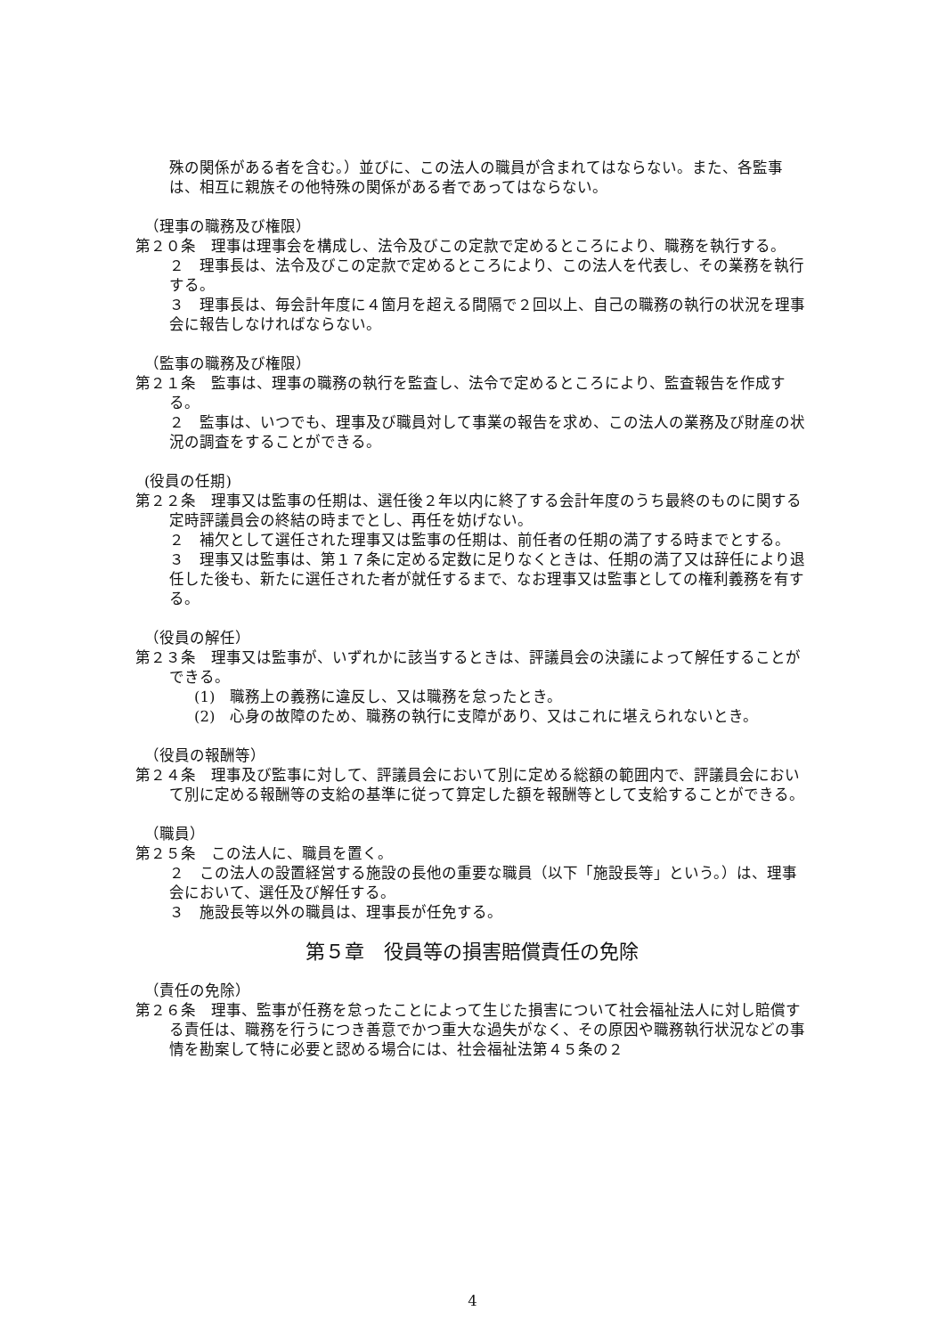殊の関係がある者を含む。）並びに、この法人の職員が含まれてはならない。また、各監事は、相互に親族その他特殊の関係がある者であってはならない。
（理事の職務及び権限）
第２０条　理事は理事会を構成し、法令及びこの定款で定めるところにより、職務を執行する。
２　理事長は、法令及びこの定款で定めるところにより、この法人を代表し、その業務を執行する。
３　理事長は、毎会計年度に４箇月を超える間隔で２回以上、自己の職務の執行の状況を理事会に報告しなければならない。
（監事の職務及び権限）
第２１条　監事は、理事の職務の執行を監査し、法令で定めるところにより、監査報告を作成する。
２　監事は、いつでも、理事及び職員対して事業の報告を求め、この法人の業務及び財産の状況の調査をすることができる。
(役員の任期)
第２２条　理事又は監事の任期は、選任後２年以内に終了する会計年度のうち最終のものに関する定時評議員会の終結の時までとし、再任を妨げない。
２　補欠として選任された理事又は監事の任期は、前任者の任期の満了する時までとする。
３　理事又は監事は、第１７条に定める定数に足りなくときは、任期の満了又は辞任により退任した後も、新たに選任された者が就任するまで、なお理事又は監事としての権利義務を有する。
（役員の解任）
第２３条　理事又は監事が、いずれかに該当するときは、評議員会の決議によって解任することができる。
(1)　職務上の義務に違反し、又は職務を怠ったとき。
(2)　心身の故障のため、職務の執行に支障があり、又はこれに堪えられないとき。
（役員の報酬等）
第２４条　理事及び監事に対して、評議員会において別に定める総額の範囲内で、評議員会において別に定める報酬等の支給の基準に従って算定した額を報酬等として支給することができる。
（職員）
第２５条　この法人に、職員を置く。
２　この法人の設置経営する施設の長他の重要な職員（以下「施設長等」という。）は、理事会において、選任及び解任する。
３　施設長等以外の職員は、理事長が任免する。
第５章　役員等の損害賠償責任の免除
（責任の免除）
第２６条　理事、監事が任務を怠ったことによって生じた損害について社会福祉法人に対し賠償する責任は、職務を行うにつき善意でかつ重大な過失がなく、その原因や職務執行状況などの事情を勘案して特に必要と認める場合には、社会福祉法第４５条の２
4